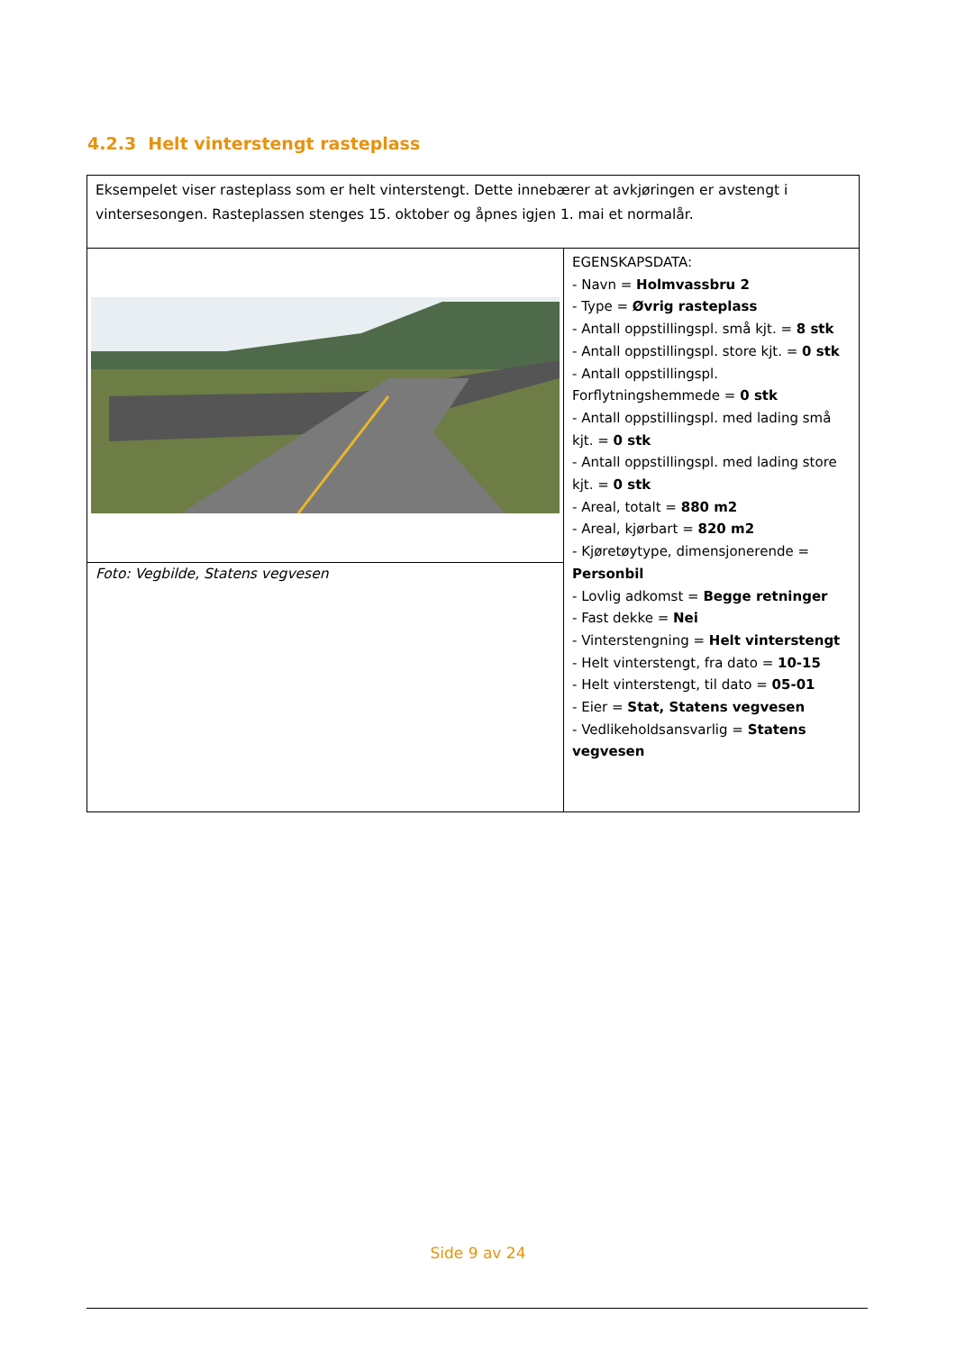4.2.3 Helt vinterstengt rasteplass
| Eksempelet viser rasteplass som er helt vinterstengt. Dette innebærer at avkjøringen er avstengt i vintersesongen. Rasteplassen stenges 15. oktober og åpnes igjen 1. mai et normalår. | |
| | EGENSKAPSDATA: - Navn = Holmvassbru 2 - Type = Øvrig rasteplass - Antall oppstillingspl. små kjt. = 8 stk - Antall oppstillingspl. store kjt. = 0 stk - Antall oppstillingspl. Forflytningshemmede = 0 stk - Antall oppstillingspl. med lading små kjt. = 0 stk - Antall oppstillingspl. med lading store kjt. = 0 stk - Areal, totalt = 880 m2 - Areal, kjørbart = 820 m2 - Kjøretøytype, dimensjonerende = Personbil - Lovlig adkomst = Begge retninger - Fast dekke = Nei - Vinterstengning = Helt vinterstengt - Helt vinterstengt, fra dato = 10-15 - Helt vinterstengt, til dato = 05-01 - Eier = Stat, Statens vegvesen - Vedlikeholdsansvarlig = Statens vegvesen |
| Foto: Vegbilde, Statens vegvesen | |
Side 9 av 24